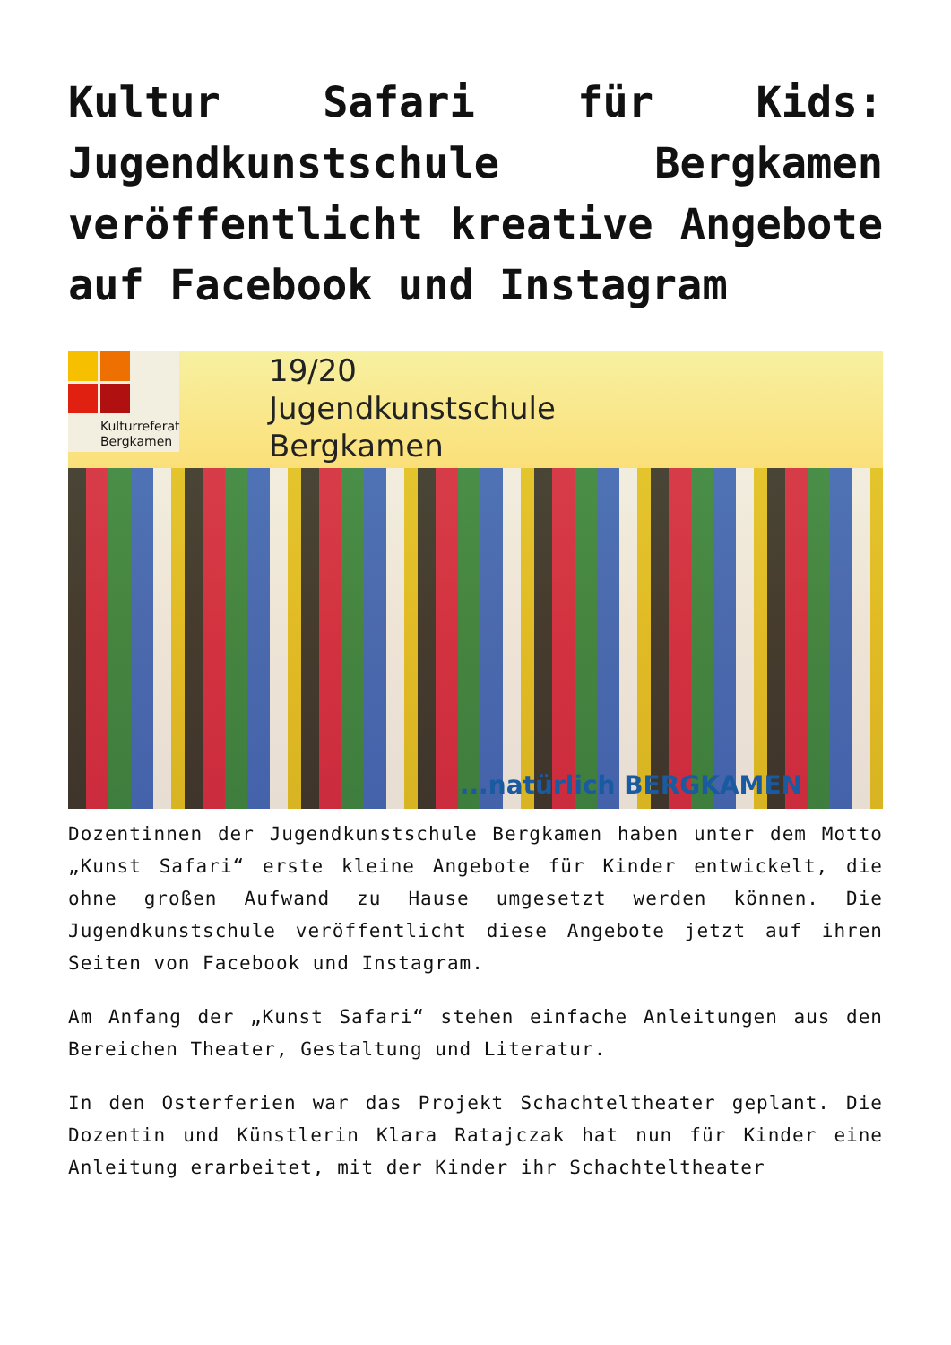Kultur Safari für Kids: Jugendkunstschule Bergkamen veröffentlicht kreative Angebote auf Facebook und Instagram
Kulturreferat Bergkamen
19/20
Jugendkunstschule
Bergkamen
...natürlich BERGKAMEN
Dozentinnen der Jugendkunstschule Bergkamen haben unter dem Motto „Kunst Safari“ erste kleine Angebote für Kinder entwickelt, die ohne großen Aufwand zu Hause umgesetzt werden können. Die Jugendkunstschule veröffentlicht diese Angebote jetzt auf ihren Seiten von Facebook und Instagram.
Am Anfang der „Kunst Safari“ stehen einfache Anleitungen aus den Bereichen Theater, Gestaltung und Literatur.
In den Osterferien war das Projekt Schachteltheater geplant. Die Dozentin und Künstlerin Klara Ratajczak hat nun für Kinder eine Anleitung erarbeitet, mit der Kinder ihr Schachteltheater